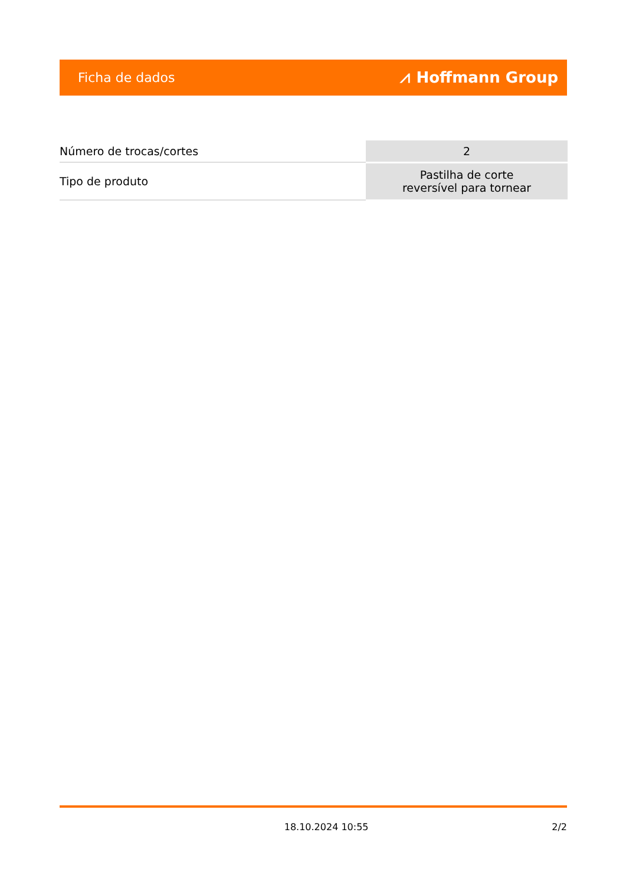Ficha de dados ⩘ Hoffmann Group
| Número de trocas/cortes | 2 |
| Tipo de produto | Pastilha de corte reversível para tornear |
18.10.2024 10:55 2/2